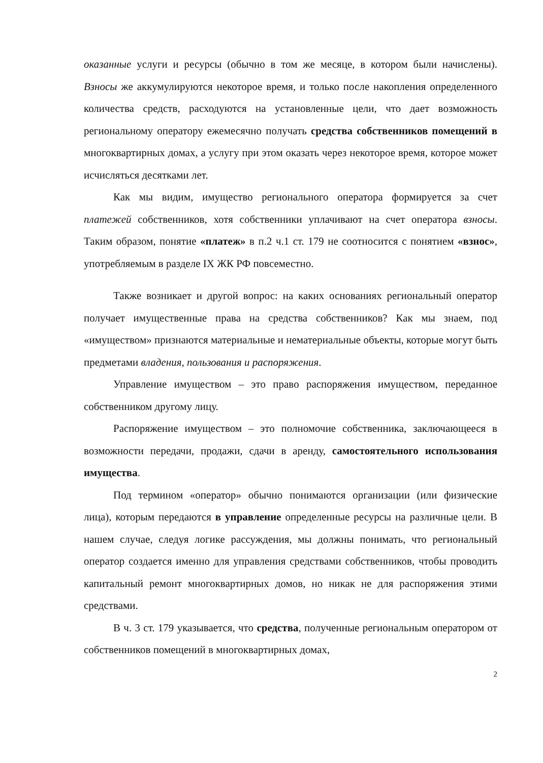оказанные услуги и ресурсы (обычно в том же месяце, в котором были начислены). Взносы же аккумулируются некоторое время, и только после накопления определенного количества средств, расходуются на установленные цели, что дает возможность региональному оператору ежемесячно получать средства собственников помещений в многоквартирных домах, а услугу при этом оказать через некоторое время, которое может исчисляться десятками лет.
Как мы видим, имущество регионального оператора формируется за счет платежей собственников, хотя собственники уплачивают на счет оператора взносы. Таким образом, понятие «платеж» в п.2 ч.1 ст. 179 не соотносится с понятием «взнос», употребляемым в разделе IX ЖК РФ повсеместно.
Также возникает и другой вопрос: на каких основаниях региональный оператор получает имущественные права на средства собственников? Как мы знаем, под «имуществом» признаются материальные и нематериальные объекты, которые могут быть предметами владения, пользования и распоряжения.
Управление имуществом – это право распоряжения имуществом, переданное собственником другому лицу.
Распоряжение имуществом – это полномочие собственника, заключающееся в возможности передачи, продажи, сдачи в аренду, самостоятельного использования имущества.
Под термином «оператор» обычно понимаются организации (или физические лица), которым передаются в управление определенные ресурсы на различные цели. В нашем случае, следуя логике рассуждения, мы должны понимать, что региональный оператор создается именно для управления средствами собственников, чтобы проводить капитальный ремонт многоквартирных домов, но никак не для распоряжения этими средствами.
В ч. 3 ст. 179 указывается, что средства, полученные региональным оператором от собственников помещений в многоквартирных домах,
2